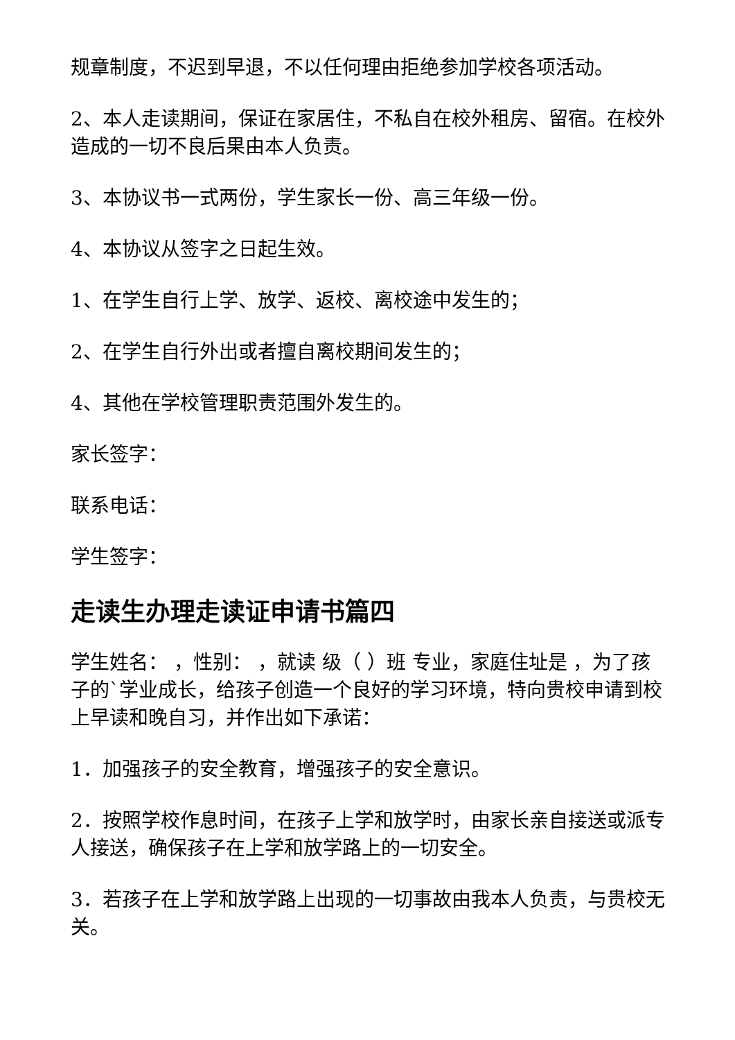规章制度，不迟到早退，不以任何理由拒绝参加学校各项活动。
2、本人走读期间，保证在家居住，不私自在校外租房、留宿。在校外造成的一切不良后果由本人负责。
3、本协议书一式两份，学生家长一份、高三年级一份。
4、本协议从签字之日起生效。
1、在学生自行上学、放学、返校、离校途中发生的；
2、在学生自行外出或者擅自离校期间发生的；
4、其他在学校管理职责范围外发生的。
家长签字：
联系电话：
学生签字：
走读生办理走读证申请书篇四
学生姓名： ，性别： ，就读 级（ ）班 专业，家庭住址是 ，为了孩子的`学业成长，给孩子创造一个良好的学习环境，特向贵校申请到校上早读和晚自习，并作出如下承诺：
1．加强孩子的安全教育，增强孩子的安全意识。
2．按照学校作息时间，在孩子上学和放学时，由家长亲自接送或派专人接送，确保孩子在上学和放学路上的一切安全。
3．若孩子在上学和放学路上出现的一切事故由我本人负责，与贵校无关。